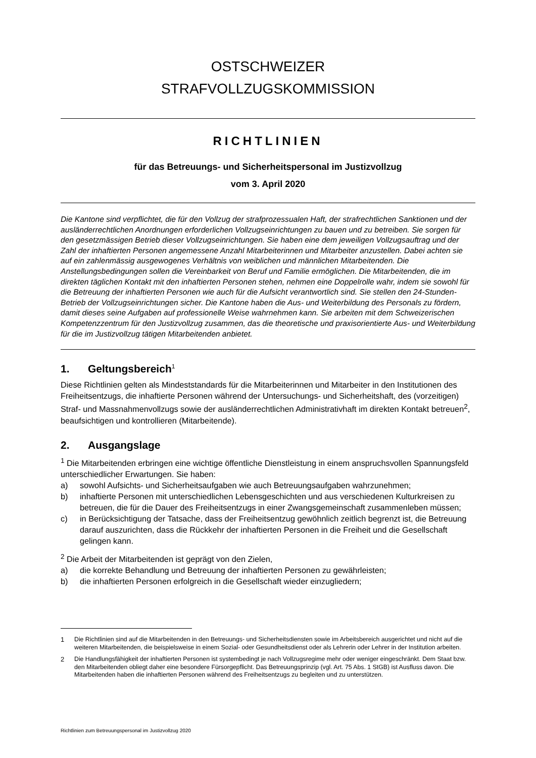OSTSCHWEIZER
STRAFVOLLZUGSKOMMISSION
RICHTLINIEN
für das Betreuungs- und Sicherheitspersonal im Justizvollzug
vom 3. April 2020
Die Kantone sind verpflichtet, die für den Vollzug der strafprozessualen Haft, der strafrechtlichen Sanktionen und der ausländerrechtlichen Anordnungen erforderlichen Vollzugseinrichtungen zu bauen und zu betreiben. Sie sorgen für den gesetzmässigen Betrieb dieser Vollzugseinrichtungen. Sie haben eine dem jeweiligen Vollzugsauftrag und der Zahl der inhaftierten Personen angemessene Anzahl Mitarbeiterinnen und Mitarbeiter anzustellen. Dabei achten sie auf ein zahlenmässig ausgewogenes Verhältnis von weiblichen und männlichen Mitarbeitenden. Die Anstellungsbedingungen sollen die Vereinbarkeit von Beruf und Familie ermöglichen. Die Mitarbeitenden, die im direkten täglichen Kontakt mit den inhaftierten Personen stehen, nehmen eine Doppelrolle wahr, indem sie sowohl für die Betreuung der inhaftierten Personen wie auch für die Aufsicht verantwortlich sind. Sie stellen den 24-Stunden-Betrieb der Vollzugseinrichtungen sicher. Die Kantone haben die Aus- und Weiterbildung des Personals zu fördern, damit dieses seine Aufgaben auf professionelle Weise wahrnehmen kann. Sie arbeiten mit dem Schweizerischen Kompetenzzentrum für den Justizvollzug zusammen, das die theoretische und praxisorientierte Aus- und Weiterbildung für die im Justizvollzug tätigen Mitarbeitenden anbietet.
1. Geltungsbereich<sup>1</sup>
Diese Richtlinien gelten als Mindeststandards für die Mitarbeiterinnen und Mitarbeiter in den Institutionen des Freiheitsentzugs, die inhaftierte Personen während der Untersuchungs- und Sicherheitshaft, des (vorzeitigen) Straf- und Massnahmenvollzugs sowie der ausländerrechtlichen Administrativhaft im direkten Kontakt betreuen<sup>2</sup>, beaufsichtigen und kontrollieren (Mitarbeitende).
2. Ausgangslage
<sup>1</sup> Die Mitarbeitenden erbringen eine wichtige öffentliche Dienstleistung in einem anspruchsvollen Spannungsfeld unterschiedlicher Erwartungen. Sie haben:
a) sowohl Aufsichts- und Sicherheitsaufgaben wie auch Betreuungsaufgaben wahrzunehmen;
b) inhaftierte Personen mit unterschiedlichen Lebensgeschichten und aus verschiedenen Kulturkreisen zu betreuen, die für die Dauer des Freiheitsentzugs in einer Zwangsgemeinschaft zusammenleben müssen;
c) in Berücksichtigung der Tatsache, dass der Freiheitsentzug gewöhnlich zeitlich begrenzt ist, die Betreuung darauf auszurichten, dass die Rückkehr der inhaftierten Personen in die Freiheit und die Gesellschaft gelingen kann.
<sup>2</sup> Die Arbeit der Mitarbeitenden ist geprägt von den Zielen,
a) die korrekte Behandlung und Betreuung der inhaftierten Personen zu gewährleisten;
b) die inhaftierten Personen erfolgreich in die Gesellschaft wieder einzugliedern;
1 Die Richtlinien sind auf die Mitarbeitenden in den Betreuungs- und Sicherheitsdiensten sowie im Arbeitsbereich ausgerichtet und nicht auf die weiteren Mitarbeitenden, die beispielsweise in einem Sozial- oder Gesundheitsdienst oder als Lehrerin oder Lehrer in der Institution arbeiten.
2 Die Handlungsfähigkeit der inhaftierten Personen ist systembedingt je nach Vollzugsregime mehr oder weniger eingeschränkt. Dem Staat bzw. den Mitarbeitenden obliegt daher eine besondere Fürsorgepflicht. Das Betreuungsprinzip (vgl. Art. 75 Abs. 1 StGB) ist Ausfluss davon. Die Mitarbeitenden haben die inhaftierten Personen während des Freiheitsentzugs zu begleiten und zu unterstützen.
Richtlinien zum Betreuungspersonal im Justizvollzug 2020